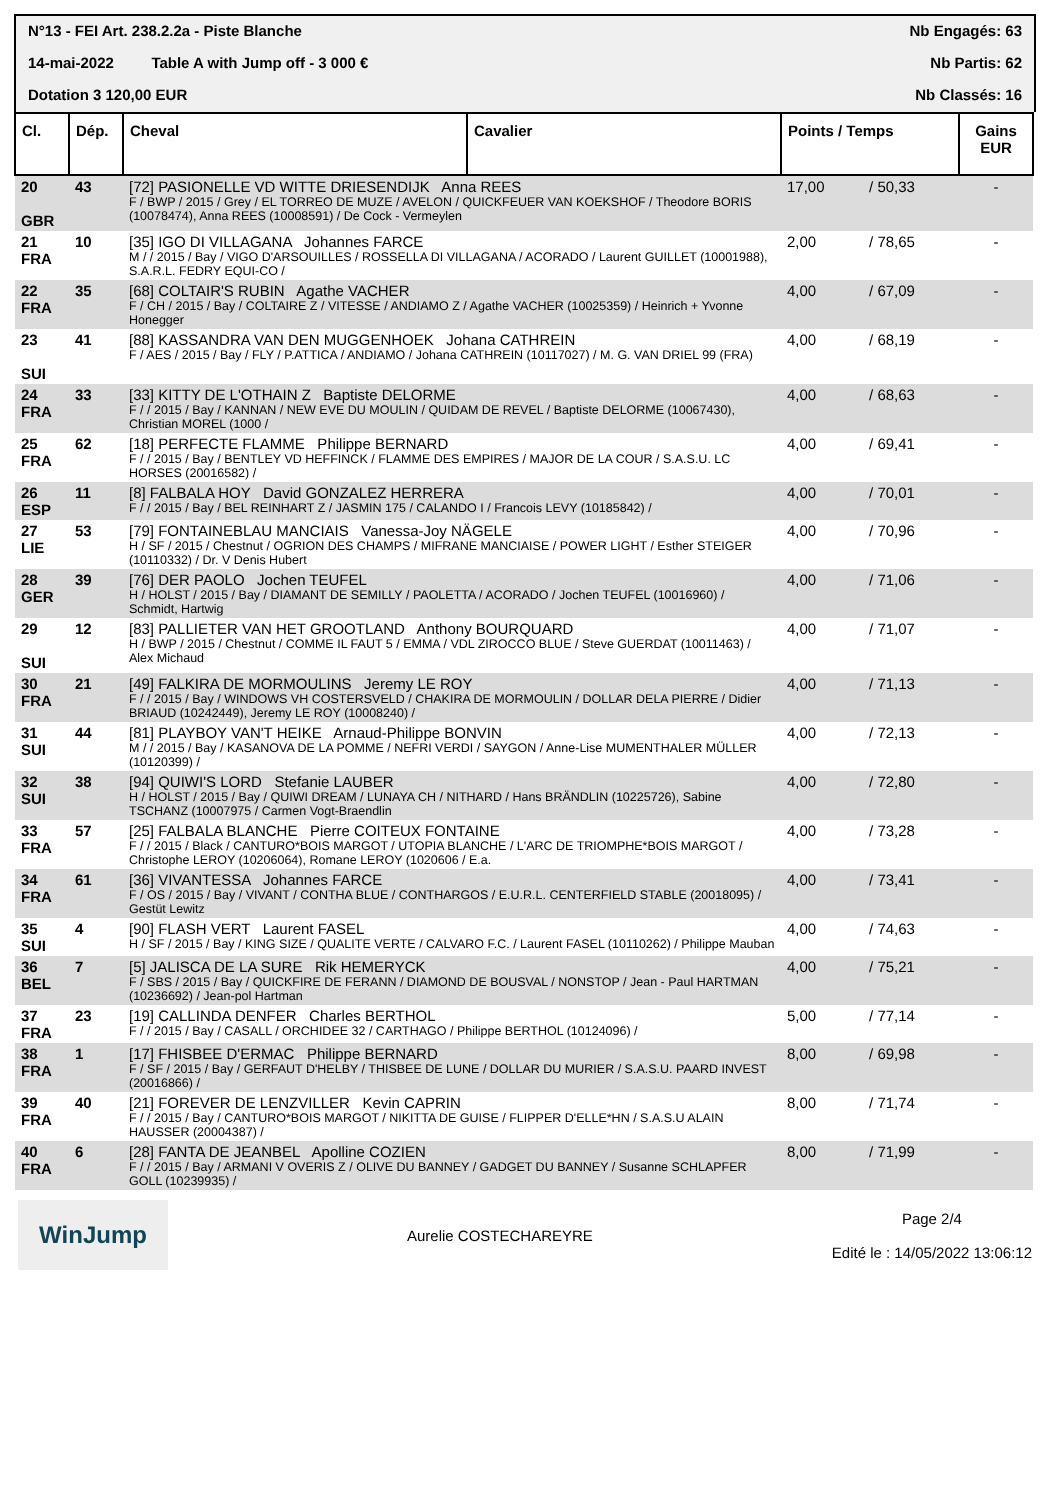N°13 - FEI Art. 238.2.2a - Piste Blanche Nb Engagés: 63
14-mai-2022 Table A with Jump off - 3 000 € Nb Partis: 62
Dotation 3 120,00 EUR Nb Classés: 16
| Cl. | Dép. | Cheval | Cavalier | Points / Temps | | Gains EUR |
| --- | --- | --- | --- | --- | --- | --- |
| 20 GBR | 43 | [72] PASIONELLE VD WITTE DRIESENDIJK Anna REES F / BWP / 2015 / Grey / EL TORREO DE MUZE / AVELON / QUICKFEUER VAN KOEKSHOF / Theodore BORIS (10078474), Anna REES (10008591) / De Cock - Vermeylen | | 17,00 | / 50,33 | - |
| 21 FRA | 10 | [35] IGO DI VILLAGANA Johannes FARCE M / / 2015 / Bay / VIGO D'ARSOUILLES / ROSSELLA DI VILLAGANA / ACORADO / Laurent GUILLET (10001988), S.A.R.L. FEDRY EQUI-CO / | | 2,00 | / 78,65 | - |
| 22 FRA | 35 | [68] COLTAIR'S RUBIN Agathe VACHER F / CH / 2015 / Bay / COLTAIRE Z / VITESSE / ANDIAMO Z / Agathe VACHER (10025359) / Heinrich + Yvonne Honegger | | 4,00 | / 67,09 | - |
| 23 SUI | 41 | [88] KASSANDRA VAN DEN MUGGENHOEK Johana CATHREIN F / AES / 2015 / Bay / FLY / P.ATTICA / ANDIAMO / Johana CATHREIN (10117027) / M. G. VAN DRIEL 99 (FRA) | | 4,00 | / 68,19 | - |
| 24 FRA | 33 | [33] KITTY DE L'OTHAIN Z Baptiste DELORME F / / 2015 / Bay / KANNAN / NEW EVE DU MOULIN / QUIDAM DE REVEL / Baptiste DELORME (10067430), Christian MOREL (1000 / | | 4,00 | / 68,63 | - |
| 25 FRA | 62 | [18] PERFECTE FLAMME Philippe BERNARD F / / 2015 / Bay / BENTLEY VD HEFFINCK / FLAMME DES EMPIRES / MAJOR DE LA COUR / S.A.S.U. LC HORSES (20016582) / | | 4,00 | / 69,41 | - |
| 26 ESP | 11 | [8] FALBALA HOY David GONZALEZ HERRERA F / / 2015 / Bay / BEL REINHART Z / JASMIN 175 / CALANDO I / Francois LEVY (10185842) / | | 4,00 | / 70,01 | - |
| 27 LIE | 53 | [79] FONTAINEBLAU MANCIAIS Vanessa-Joy NÄGELE H / SF / 2015 / Chestnut / OGRION DES CHAMPS / MIFRANE MANCIAISE / POWER LIGHT / Esther STEIGER (10110332) / Dr. V Denis Hubert | | 4,00 | / 70,96 | - |
| 28 GER | 39 | [76] DER PAOLO Jochen TEUFEL H / HOLST / 2015 / Bay / DIAMANT DE SEMILLY / PAOLETTA / ACORADO / Jochen TEUFEL (10016960) / Schmidt, Hartwig | | 4,00 | / 71,06 | - |
| 29 SUI | 12 | [83] PALLIETER VAN HET GROOTLAND Anthony BOURQUARD H / BWP / 2015 / Chestnut / COMME IL FAUT 5 / EMMA / VDL ZIROCCO BLUE / Steve GUERDAT (10011463) / Alex Michaud | | 4,00 | / 71,07 | - |
| 30 FRA | 21 | [49] FALKIRA DE MORMOULINS Jeremy LE ROY F / / 2015 / Bay / WINDOWS VH COSTERSVELD / CHAKIRA DE MORMOULIN / DOLLAR DELA PIERRE / Didier BRIAUD (10242449), Jeremy LE ROY (10008240) / | | 4,00 | / 71,13 | - |
| 31 SUI | 44 | [81] PLAYBOY VAN'T HEIKE Arnaud-Philippe BONVIN M / / 2015 / Bay / KASANOVA DE LA POMME / NEFRI VERDI / SAYGON / Anne-Lise MUMENTHALER MÜLLER (10120399) / | | 4,00 | / 72,13 | - |
| 32 SUI | 38 | [94] QUIWI'S LORD Stefanie LAUBER H / HOLST / 2015 / Bay / QUIWI DREAM / LUNAYA CH / NITHARD / Hans BRÄNDLIN (10225726), Sabine TSCHANZ (10007975 / Carmen Vogt-Braendlin | | 4,00 | / 72,80 | - |
| 33 FRA | 57 | [25] FALBALA BLANCHE Pierre COITEUX FONTAINE F / / 2015 / Black / CANTURO*BOIS MARGOT / UTOPIA BLANCHE / L'ARC DE TRIOMPHE*BOIS MARGOT / Christophe LEROY (10206064), Romane LEROY (1020606 / E.a. | | 4,00 | / 73,28 | - |
| 34 FRA | 61 | [36] VIVANTESSA Johannes FARCE F / OS / 2015 / Bay / VIVANT / CONTHA BLUE / CONTHARGOS / E.U.R.L. CENTERFIELD STABLE (20018095) / Gestüt Lewitz | | 4,00 | / 73,41 | - |
| 35 SUI | 4 | [90] FLASH VERT Laurent FASEL H / SF / 2015 / Bay / KING SIZE / QUALITE VERTE / CALVARO F.C. / Laurent FASEL (10110262) / Philippe Mauban | | 4,00 | / 74,63 | - |
| 36 BEL | 7 | [5] JALISCA DE LA SURE Rik HEMERYCK F / SBS / 2015 / Bay / QUICKFIRE DE FERANN / DIAMOND DE BOUSVAL / NONSTOP / Jean - Paul HARTMAN (10236692) / Jean-pol Hartman | | 4,00 | / 75,21 | - |
| 37 FRA | 23 | [19] CALLINDA DENFER Charles BERTHOL F / / 2015 / Bay / CASALL / ORCHIDEE 32 / CARTHAGO / Philippe BERTHOL (10124096) / | | 5,00 | / 77,14 | - |
| 38 FRA | 1 | [17] FHISBEE D'ERMAC Philippe BERNARD F / SF / 2015 / Bay / GERFAUT D'HELBY / THISBEE DE LUNE / DOLLAR DU MURIER / S.A.S.U. PAARD INVEST (20016866) / | | 8,00 | / 69,98 | - |
| 39 FRA | 40 | [21] FOREVER DE LENZVILLER Kevin CAPRIN F / / 2015 / Bay / CANTURO*BOIS MARGOT / NIKITTA DE GUISE / FLIPPER D'ELLE*HN / S.A.S.U ALAIN HAUSSER (20004387) / | | 8,00 | / 71,74 | - |
| 40 FRA | 6 | [28] FANTA DE JEANBEL Apolline COZIEN F / / 2015 / Bay / ARMANI V OVERIS Z / OLIVE DU BANNEY / GADGET DU BANNEY / Susanne SCHLAPFER GOLL (10239935) / | | 8,00 | / 71,99 | - |
WinJump
Aurelie COSTECHAREYRE Page 2/4
Edité le : 14/05/2022 13:06:12